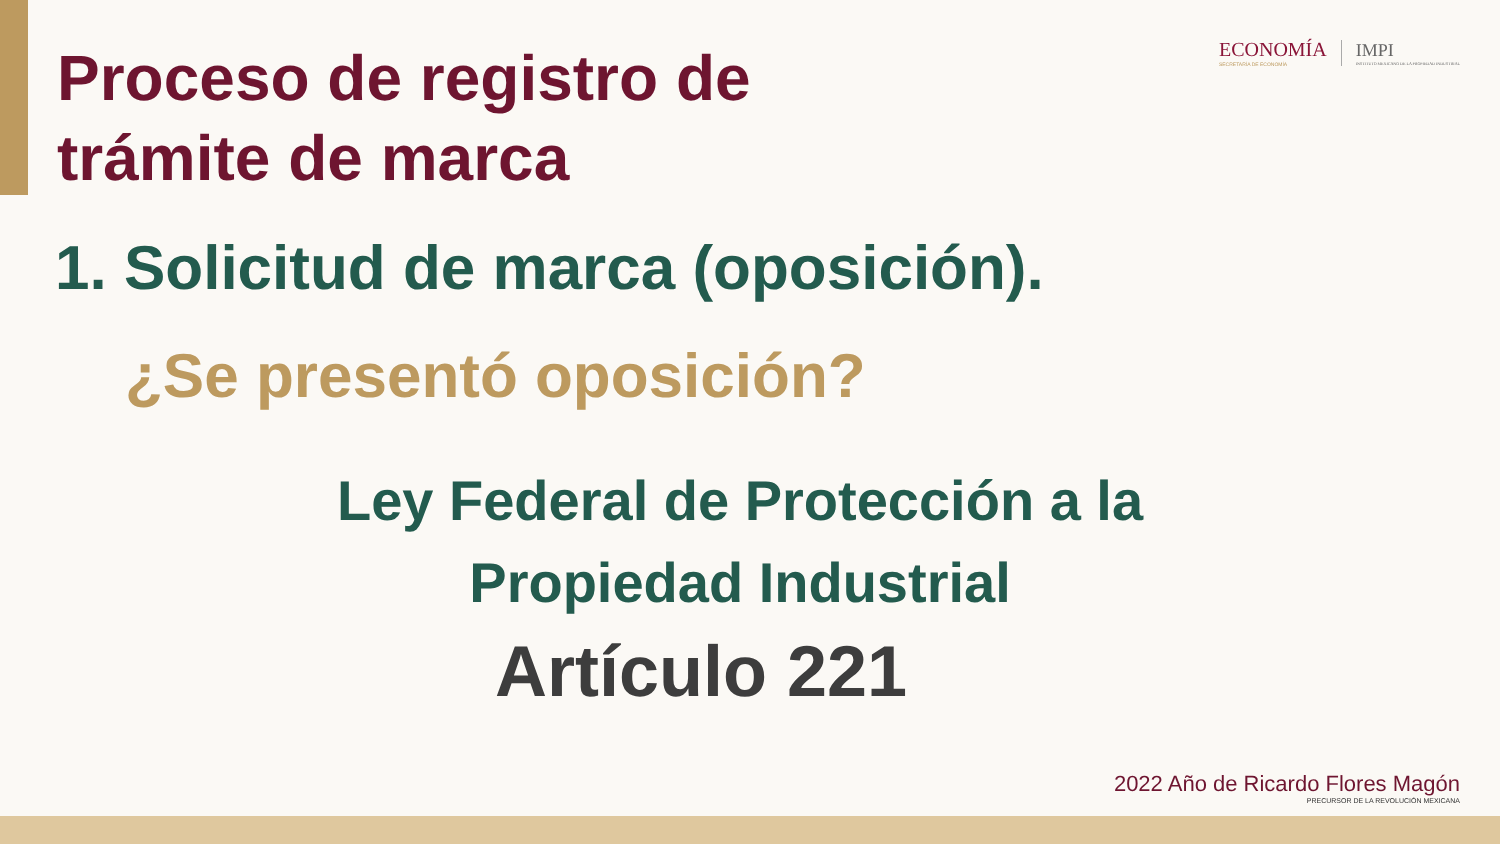Proceso de registro de
trámite de marca
ECONOMÍA
SECRETARÍA DE ECONOMÍA
IMPI
INSTITUTO MEXICANO DE LA PROPIEDAD INDUSTRIAL
1. Solicitud de marca (oposición).
¿Se presentó oposición?
Ley Federal de Protección a la Propiedad Industrial
Artículo 221
2022 Año de Ricardo Flores Magón
PRECURSOR DE LA REVOLUCIÓN MEXICANA